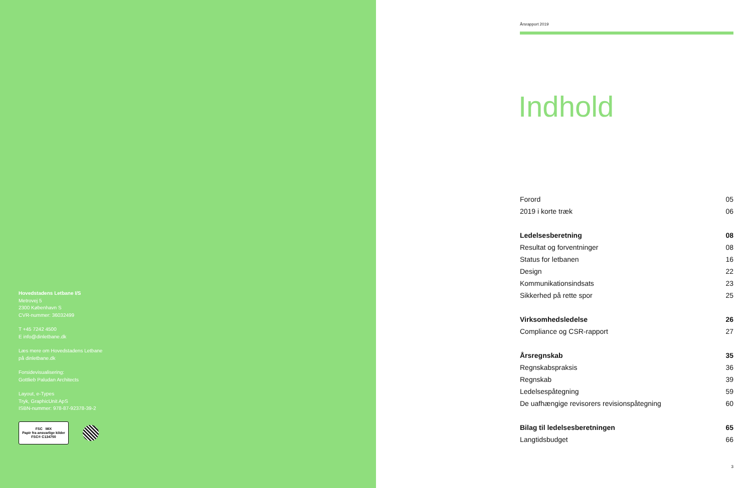Hovedstadens Letbane I/S
Metrovej 5
2300 København S
CVR-nummer: 36032499
T +45 7242 4500
E info@dinletbane.dk
Læs mere om Hovedstadens Letbane
på dinletbane.dk
Forsidevisualisering:
Gottlieb Paludan Architects
Layout, e-Types
Tryk, GraphicUnit ApS
ISBN-nummer: 978-87-92378-39-2
FSC MIX
Papir fra ansvarlige kilder
FSC® C134750
Årsrapport 2019
Indhold
Forord 05
2019 i korte træk 06
Ledelsesberetning 08
Resultat og forventninger 08
Status for letbanen 16
Design 22
Kommunikationsindsats 23
Sikkerhed på rette spor 25
Virksomhedsledelse 26
Compliance og CSR-rapport 27
Årsregnskab 35
Regnskabspraksis 36
Regnskab 39
Ledelsespåtegning 59
De uafhængige revisorers revisionspåtegning 60
Bilag til ledelsesberetningen 65
Langtidsbudget 66
3